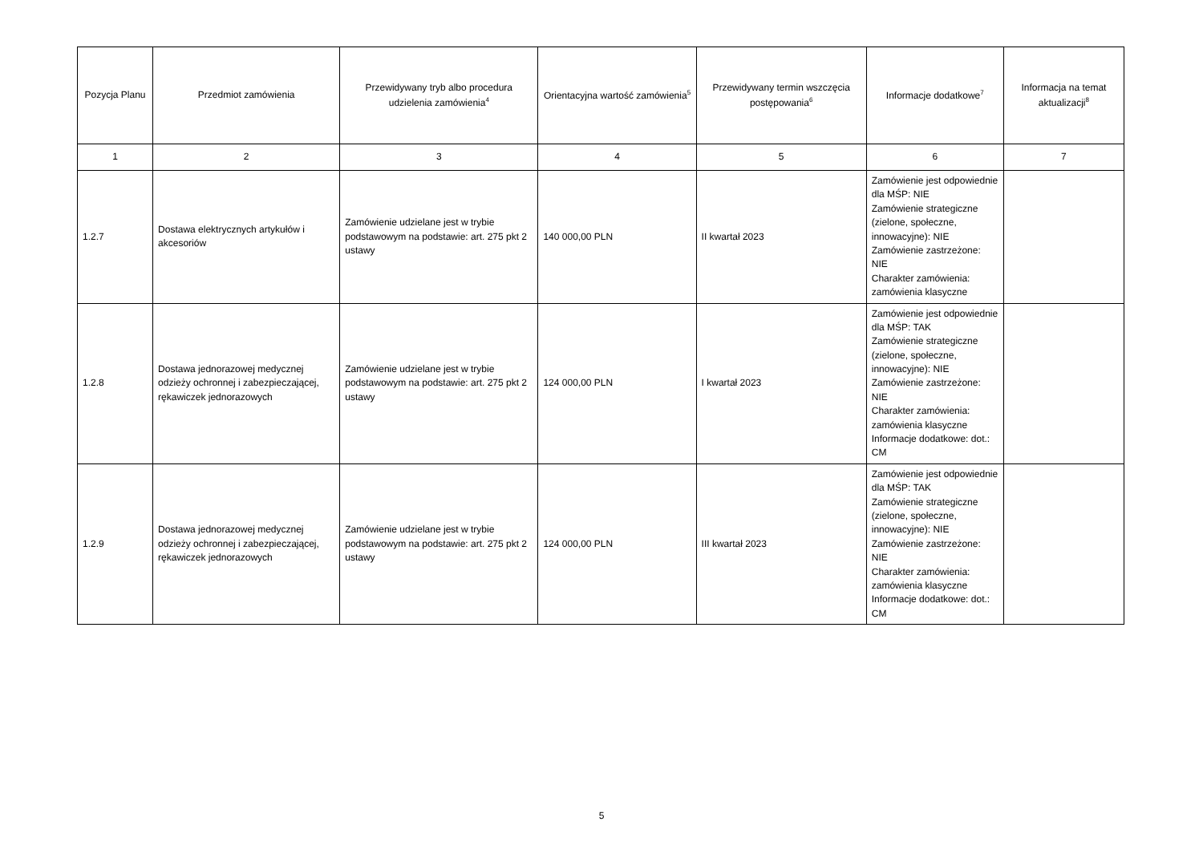| Pozycja Planu | Przedmiot zamówienia | Przewidywany tryb albo procedura udzielenia zamówienia<sup>4</sup> | Orientacyjna wartość zamówienia<sup>5</sup> | Przewidywany termin wszczęcia postępowania<sup>6</sup> | Informacje dodatkowe<sup>7</sup> | Informacja na temat aktualizacji<sup>8</sup> |
| --- | --- | --- | --- | --- | --- | --- |
| 1 | 2 | 3 | 4 | 5 | 6 | 7 |
| 1.2.7 | Dostawa elektrycznych artykułów i akcesoriów | Zamówienie udzielane jest w trybie podstawowym na podstawie: art. 275 pkt 2 ustawy | 140 000,00 PLN | II kwartał 2023 | Zamówienie jest odpowiednie dla MŚP: NIE Zamówienie strategiczne (zielone, społeczne, innowacyjne): NIE Zamówienie zastrzeżone: NIE Charakter zamówienia: zamówienia klasyczne | |
| 1.2.8 | Dostawa jednorazowej medycznej odzieży ochronnej i zabezpieczającej, rękawiczek jednorazowych | Zamówienie udzielane jest w trybie podstawowym na podstawie: art. 275 pkt 2 ustawy | 124 000,00 PLN | I kwartał 2023 | Zamówienie jest odpowiednie dla MŚP: TAK Zamówienie strategiczne (zielone, społeczne, innowacyjne): NIE Zamówienie zastrzeżone: NIE Charakter zamówienia: zamówienia klasyczne Informacje dodatkowe: dot.: CM | |
| 1.2.9 | Dostawa jednorazowej medycznej odzieży ochronnej i zabezpieczającej, rękawiczek jednorazowych | Zamówienie udzielane jest w trybie podstawowym na podstawie: art. 275 pkt 2 ustawy | 124 000,00 PLN | III kwartał 2023 | Zamówienie jest odpowiednie dla MŚP: TAK Zamówienie strategiczne (zielone, społeczne, innowacyjne): NIE Zamówienie zastrzeżone: NIE Charakter zamówienia: zamówienia klasyczne Informacje dodatkowe: dot.: CM | |
5